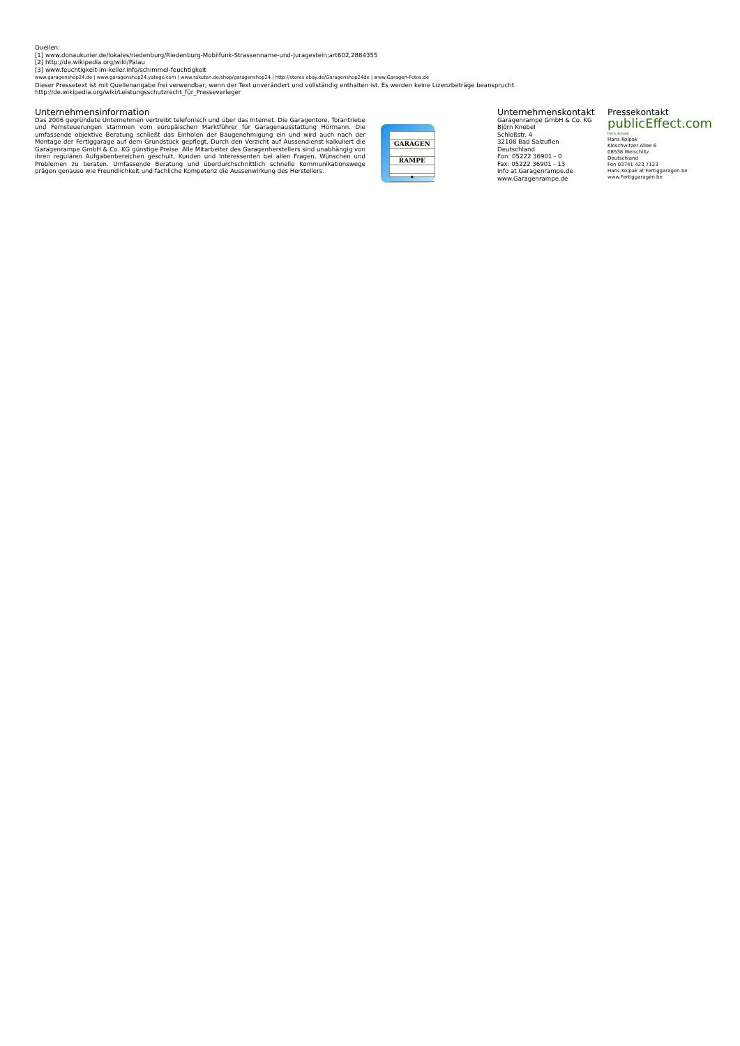Quellen:
[1] www.donaukurier.de/lokales/riedenburg/Riedenburg-Mobilfunk-Strassenname-und-Juragestein;art602,2884355
[2] http://de.wikipedia.org/wiki/Palau
[3] www.feuchtigkeit-im-keller.info/schimmel-feuchtigkeit
www.garagenshop24.de | www.garagenshop24.yatego.com | www.rakuten.de/shop/garagenshop24 | http://stores.ebay.de/Garagenshop24de | www.Garagen-Fotos.de
Dieser Pressetext ist mit Quellenangabe frei verwendbar, wenn der Text unverändert und vollständig enthalten ist. Es werden keine Lizenzbeträge beansprucht.
http://de.wikipedia.org/wiki/Leistungsschutzrecht_für_Presseverleger
Unternehmensinformation
Das 2006 gegründete Unternehmen vertreibt telefonisch und über das Internet. Die Garagentore, Torantriebe und Fernsteuerungen stammen vom europäischen Marktführer für Garagenausstattung Hörmann. Die umfassende objektive Beratung schließt das Einholen der Baugenehmigung ein und wird auch nach der Montage der Fertiggarage auf dem Grundstück gepflegt. Durch den Verzicht auf Aussendienst kalkuliert die Garagenrampe GmbH & Co. KG günstige Preise. Alle Mitarbeiter des Garagenherstellers sind unabhängig von ihren regulären Aufgabenbereichen geschult, Kunden und Interessenten bei allen Fragen, Wünschen und Problemen zu beraten. Umfassende Beratung und überdurchschnittlich schnelle Kommunikationswege prägen genauso wie Freundlichkeit und fachliche Kompetenz die Aussenwirkung des Herstellers.
GARAGEN
RAMPE
•
Unternehmenskontakt
Garagenrampe GmbH & Co. KG
Björn Knebel
Schloßstr. 4
32108 Bad Salzuflen
Deutschland
Fon: 05222 36901 - 0
Fax: 05222 36901 - 13
Info at Garagenrampe.de
www.Garagenrampe.de
Pressekontakt
publicEffect.com
Hans Kolpak
Hans Kolpak
Kloschwitzer Allee 6
08538 Weischlitz
Deutschland
Fon 03741 423 7123
Hans.Kolpak at Fertiggaragen.be
www.Fertiggaragen.be